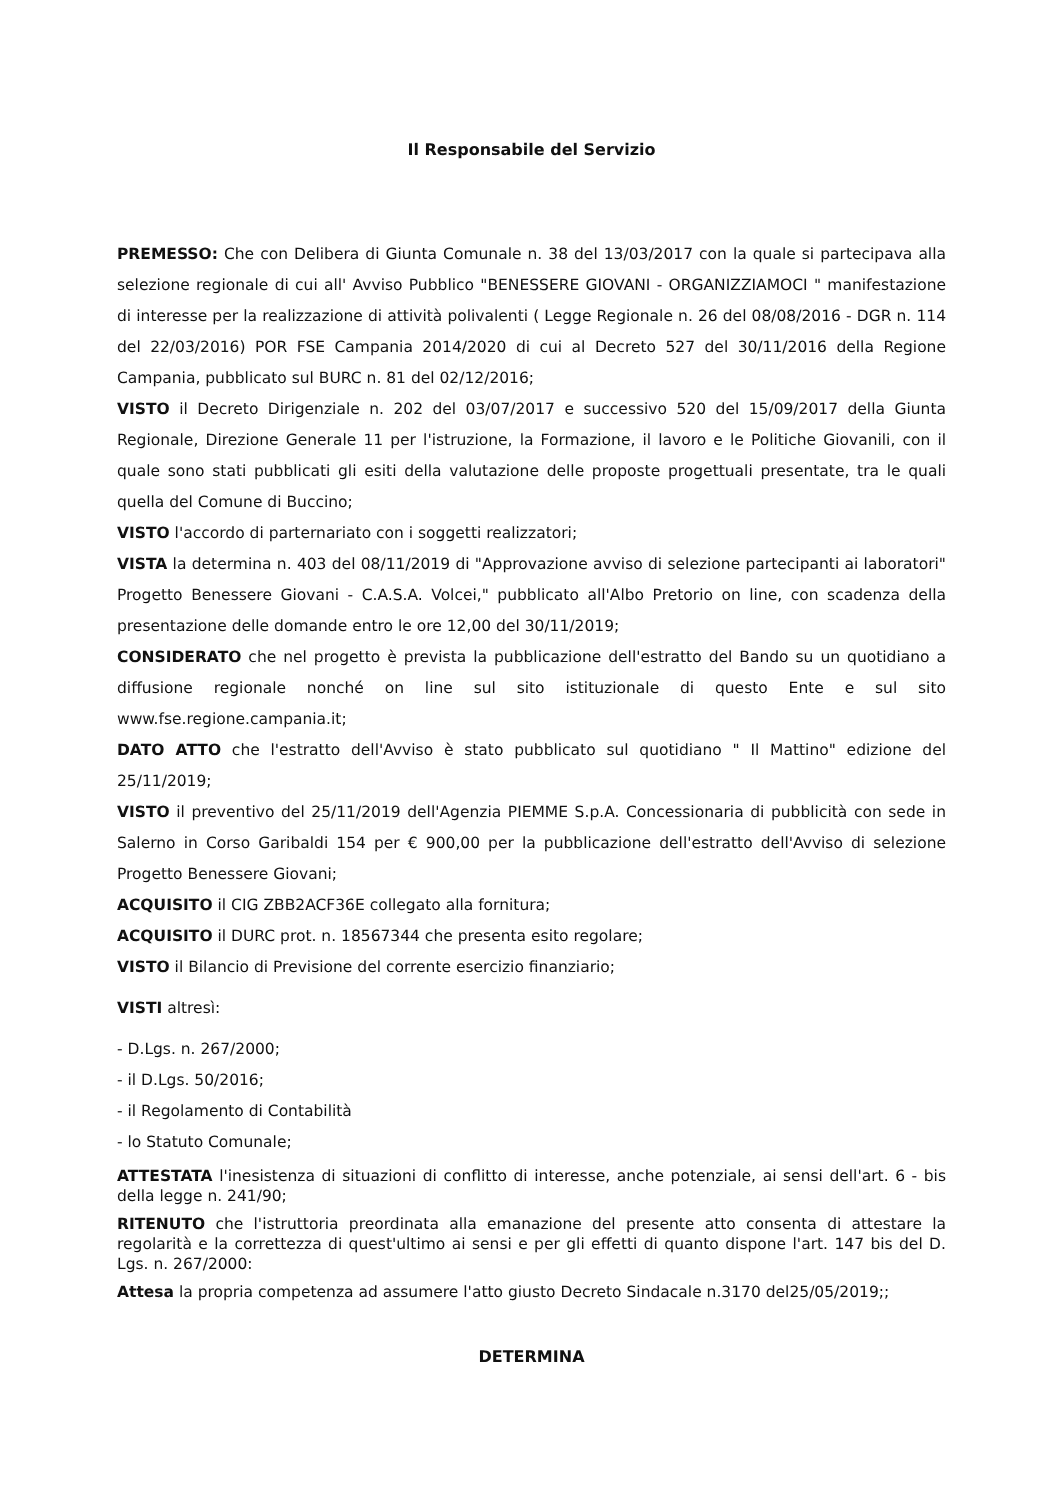Il Responsabile del Servizio
PREMESSO: Che con Delibera di Giunta Comunale n. 38 del 13/03/2017 con la quale si partecipava alla selezione regionale di cui all' Avviso Pubblico "BENESSERE GIOVANI - ORGANIZZIAMOCI " manifestazione di interesse per la realizzazione di attività polivalenti ( Legge Regionale n. 26 del 08/08/2016 - DGR n. 114 del 22/03/2016) POR FSE Campania 2014/2020 di cui al Decreto 527 del 30/11/2016 della Regione Campania, pubblicato sul BURC n. 81 del 02/12/2016;
VISTO il Decreto Dirigenziale n. 202 del 03/07/2017 e successivo 520 del 15/09/2017 della Giunta Regionale, Direzione Generale 11 per l'istruzione, la Formazione, il lavoro e le Politiche Giovanili, con il quale sono stati pubblicati gli esiti della valutazione delle proposte progettuali presentate, tra le quali quella del Comune di Buccino;
VISTO l'accordo di parternariato con i soggetti realizzatori;
VISTA la determina n. 403 del 08/11/2019 di "Approvazione avviso di selezione partecipanti ai laboratori" Progetto Benessere Giovani - C.A.S.A. Volcei," pubblicato all'Albo Pretorio on line, con scadenza della presentazione delle domande entro le ore 12,00 del 30/11/2019;
CONSIDERATO che nel progetto è prevista la pubblicazione dell'estratto del Bando su un quotidiano a diffusione regionale nonché on line sul sito istituzionale di questo Ente e sul sito www.fse.regione.campania.it;
DATO ATTO che l'estratto dell'Avviso è stato pubblicato sul quotidiano " Il Mattino" edizione del 25/11/2019;
VISTO il preventivo del 25/11/2019 dell'Agenzia PIEMME S.p.A. Concessionaria di pubblicità con sede in Salerno in Corso Garibaldi 154 per € 900,00 per la pubblicazione dell'estratto dell'Avviso di selezione Progetto Benessere Giovani;
ACQUISITO il CIG ZBB2ACF36E collegato alla fornitura;
ACQUISITO il DURC prot. n. 18567344 che presenta esito regolare;
VISTO il Bilancio di Previsione del corrente esercizio finanziario;
VISTI altresì:
- D.Lgs. n. 267/2000;
- il D.Lgs. 50/2016;
- il Regolamento di Contabilità
- lo Statuto Comunale;
ATTESTATA l'inesistenza di situazioni di conflitto di interesse, anche potenziale, ai sensi dell'art. 6 - bis della legge n. 241/90;
RITENUTO che l'istruttoria preordinata alla emanazione del presente atto consenta di attestare la regolarità e la correttezza di quest'ultimo ai sensi e per gli effetti di quanto dispone l'art. 147 bis del D. Lgs. n. 267/2000:
Attesa la propria competenza ad assumere l'atto giusto Decreto Sindacale n.3170 del25/05/2019;;
DETERMINA